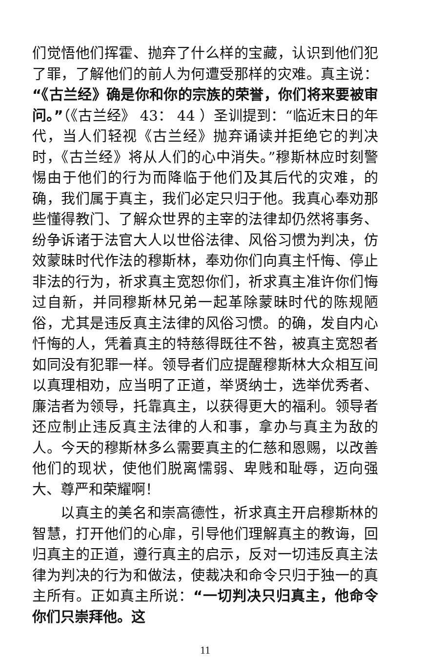们觉悟他们挥霍、抛弃了什么样的宝藏，认识到他们犯了罪，了解他们的前人为何遭受那样的灾难。真主说：“《古兰经》确是你和你的宗族的荣誉，你们将来要被审问。”（《古兰经》 43： 44 ）圣训提到：“临近末日的年代，当人们轻视《古兰经》抛弃诵读并拒绝它的判决时，《古兰经》将从人们的心中消失。”穆斯林应时刻警惕由于他们的行为而降临于他们及其后代的灾难，的确，我们属于真主，我们必定只归于他。我真心奉劝那些懂得教门、了解众世界的主宰的法律却仍然将事务、纷争诉诸于法官大人以世俗法律、风俗习惯为判决，仿效蒙昧时代作法的穆斯林，奉劝你们向真主忏悔、停止非法的行为，祈求真主宽恕你们，祈求真主准许你们悔过自新，并同穆斯林兄弟一起革除蒙昧时代的陈规陋俗，尤其是违反真主法律的风俗习惯。的确，发自内心忏悔的人，凭着真主的特慈得既往不咎，被真主宽恕者如同没有犯罪一样。领导者们应提醒穆斯林大众相互间以真理相劝，应当明了正道，举贤纳士，选举优秀者、廉洁者为领导，托靠真主，以获得更大的福利。领导者还应制止违反真主法律的人和事，拿办与真主为敌的人。今天的穆斯林多么需要真主的仁慈和恩赐，以改善他们的现状，使他们脱离懦弱、卑贱和耻辱，迈向强大、尊严和荣耀啊！
以真主的美名和崇高德性，祈求真主开启穆斯林的智慧，打开他们的心扉，引导他们理解真主的教诲，回归真主的正道，遵行真主的启示，反对一切违反真主法律为判决的行为和做法，使裁决和命令只归于独一的真主所有。正如真主所说：“一切判决只归真主，他命令你们只崇拜他。这
11